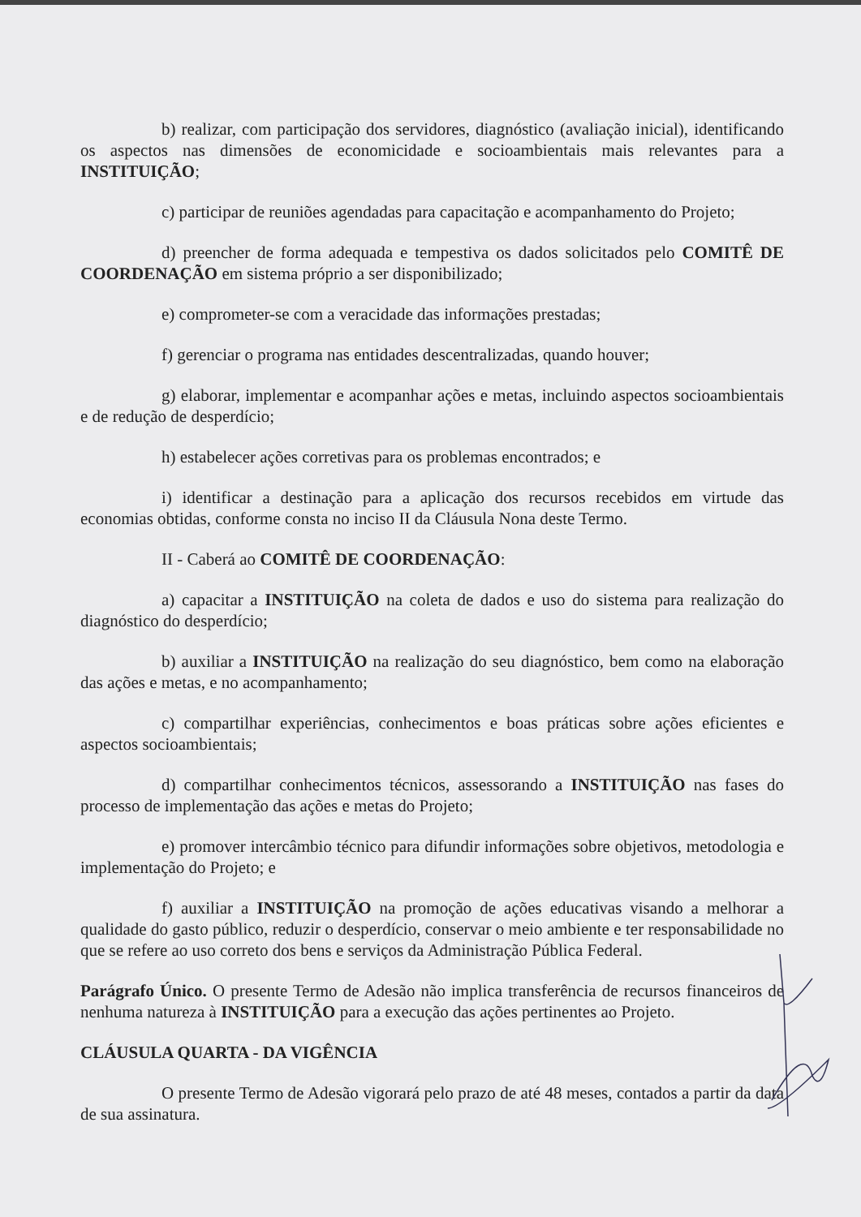b) realizar, com participação dos servidores, diagnóstico (avaliação inicial), identificando os aspectos nas dimensões de economicidade e socioambientais mais relevantes para a INSTITUIÇÃO;
c) participar de reuniões agendadas para capacitação e acompanhamento do Projeto;
d) preencher de forma adequada e tempestiva os dados solicitados pelo COMITÊ DE COORDENAÇÃO em sistema próprio a ser disponibilizado;
e) comprometer-se com a veracidade das informações prestadas;
f) gerenciar o programa nas entidades descentralizadas, quando houver;
g) elaborar, implementar e acompanhar ações e metas, incluindo aspectos socioambientais e de redução de desperdício;
h) estabelecer ações corretivas para os problemas encontrados; e
i) identificar a destinação para a aplicação dos recursos recebidos em virtude das economias obtidas, conforme consta no inciso II da Cláusula Nona deste Termo.
II - Caberá ao COMITÊ DE COORDENAÇÃO:
a) capacitar a INSTITUIÇÃO na coleta de dados e uso do sistema para realização do diagnóstico do desperdício;
b) auxiliar a INSTITUIÇÃO na realização do seu diagnóstico, bem como na elaboração das ações e metas, e no acompanhamento;
c) compartilhar experiências, conhecimentos e boas práticas sobre ações eficientes e aspectos socioambientais;
d) compartilhar conhecimentos técnicos, assessorando a INSTITUIÇÃO nas fases do processo de implementação das ações e metas do Projeto;
e) promover intercâmbio técnico para difundir informações sobre objetivos, metodologia e implementação do Projeto; e
f) auxiliar a INSTITUIÇÃO na promoção de ações educativas visando a melhorar a qualidade do gasto público, reduzir o desperdício, conservar o meio ambiente e ter responsabilidade no que se refere ao uso correto dos bens e serviços da Administração Pública Federal.
Parágrafo Único. O presente Termo de Adesão não implica transferência de recursos financeiros de nenhuma natureza à INSTITUIÇÃO para a execução das ações pertinentes ao Projeto.
CLÁUSULA QUARTA - DA VIGÊNCIA
O presente Termo de Adesão vigorará pelo prazo de até 48 meses, contados a partir da data de sua assinatura.